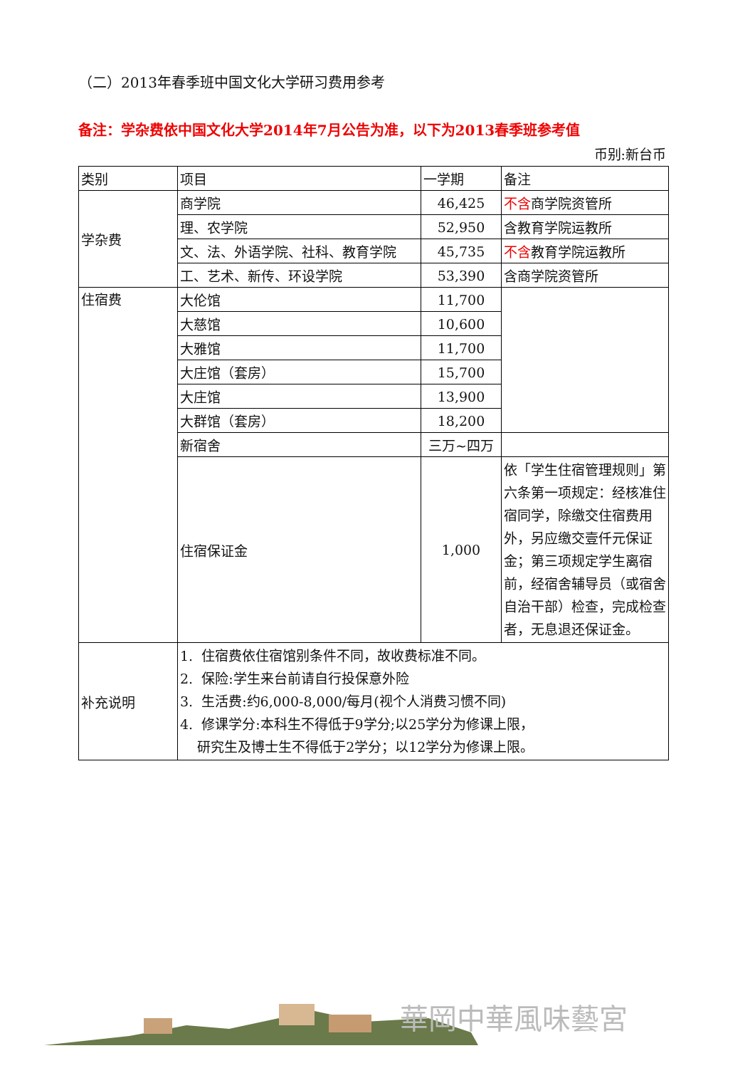（二）2013年春季班中国文化大学研习费用参考
备注：学杂费依中国文化大学2014年7月公告为准，以下为2013春季班参考值
币别:新台币
| 类别 | 项目 | 一学期 | 备注 |
| --- | --- | --- | --- |
| 学杂费 | 商学院 | 46,425 | 不含 商学院资管所 |
| | 理、农学院 | 52,950 | 含教育学院运教所 |
| | 文、法、外语学院、社科、教育学院 | 45,735 | 不含 教育学院运教所 |
| | 工、艺术、新传、环设学院 | 53,390 | 含商学院资管所 |
| 住宿费 | 大伦馆 | 11,700 | |
| | 大慈馆 | 10,600 | |
| | 大雅馆 | 11,700 | |
| | 大庄馆（套房） | 15,700 | |
| | 大庄馆 | 13,900 | |
| | 大群馆（套房） | 18,200 | |
| | 新宿舍 | 三万~四万 | |
| | 住宿保证金 | 1,000 | 依「学生住宿管理规则」第六条第一项规定：经核准住宿同学，除缴交住宿费用外，另应缴交壹仟元保证金；第三项规定学生离宿前，经宿舍辅导员（或宿舍自治干部）检查，完成检查者，无息退还保证金。 |
| 补充说明 | 1. 住宿费依住宿馆别条件不同，故收费标准不同。 2. 保险:学生来台前请自行投保意外险 3. 生活费:约6,000-8,000/每月(视个人消费习惯不同) 4. 修课学分:本科生不得低于9学分;以25学分为修课上限， 研究生及博士生不得低于2学分；以12学分为修课上限。 | | |
華岡中華風味藝宮